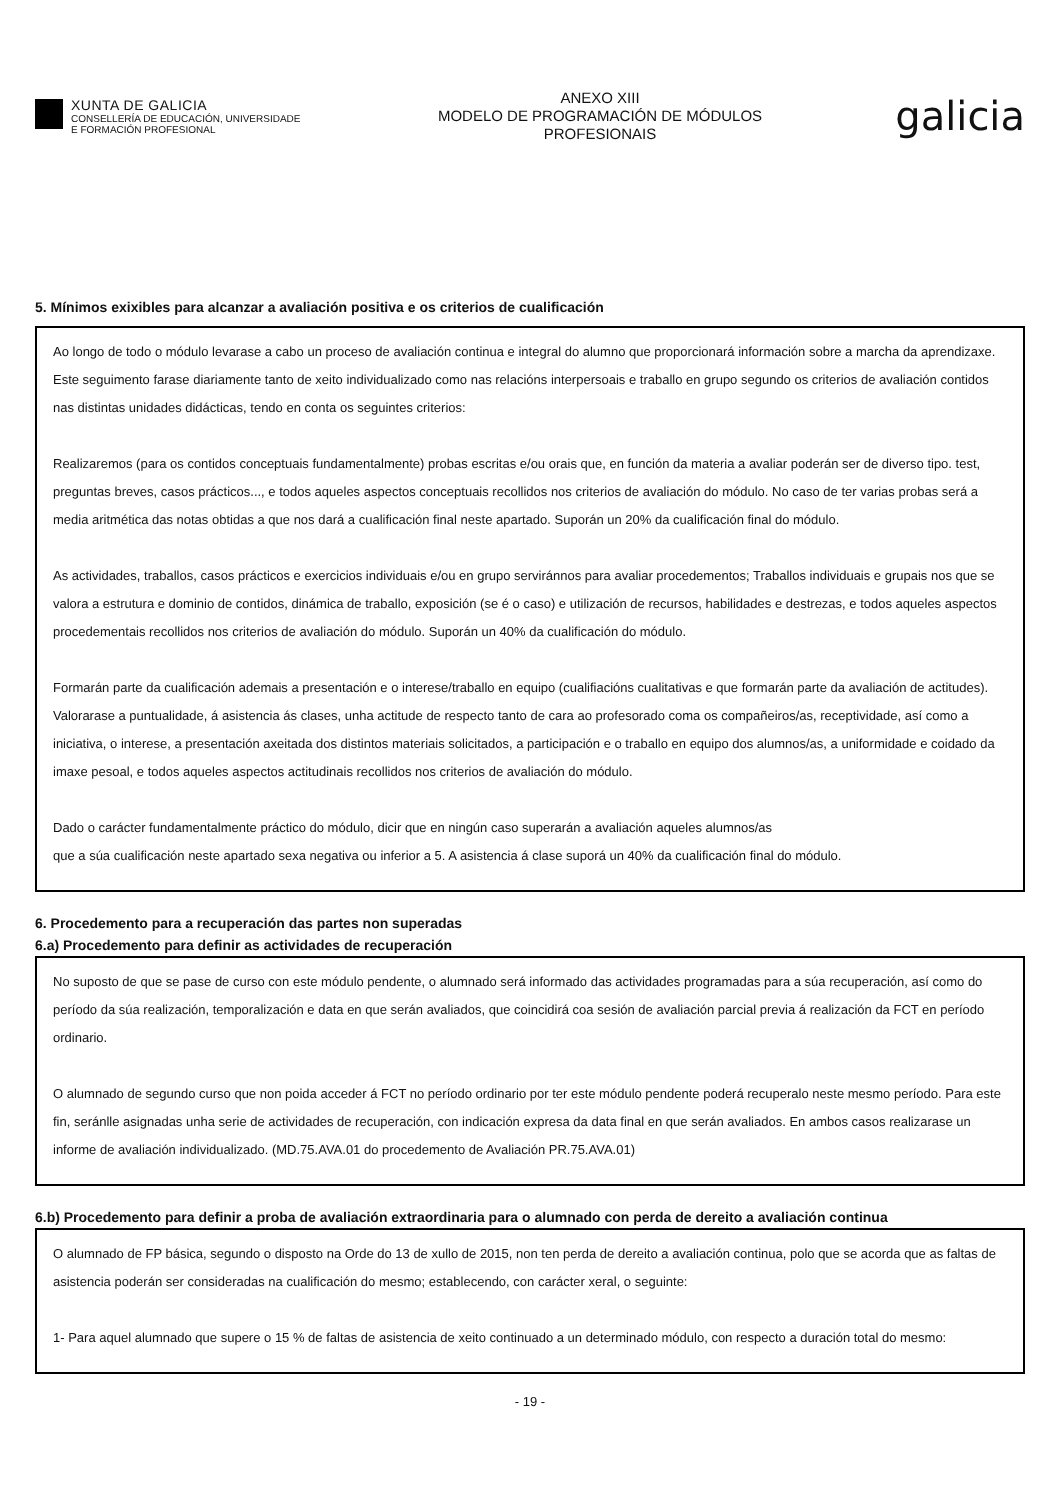XUNTA DE GALICIA
CONSELLERÍA DE EDUCACIÓN, UNIVERSIDADE
E FORMACIÓN PROFESIONAL
ANEXO XIII
MODELO DE PROGRAMACIÓN DE MÓDULOS
PROFESIONAIS
galicia
5. Mínimos exixibles para alcanzar a avaliación positiva e os criterios de cualificación
Ao longo de todo o módulo levarase a cabo un proceso de avaliación continua e integral do alumno que proporcionará información sobre a marcha da aprendizaxe. Este seguimento farase diariamente tanto de xeito individualizado como nas relacións interpersoais e traballo en grupo segundo os criterios de avaliación contidos nas distintas unidades didácticas, tendo en conta os seguintes criterios:
Realizaremos (para os contidos conceptuais fundamentalmente) probas escritas e/ou orais que, en función da materia a avaliar poderán ser de diverso tipo. test, preguntas breves, casos prácticos..., e todos aqueles aspectos conceptuais recollidos nos criterios de avaliación do módulo. No caso de ter varias probas será a media aritmética das notas obtidas a que nos dará a cualificación final neste apartado. Suporán un 20% da cualificación final do módulo.
As actividades, traballos, casos prácticos e exercicios individuais e/ou en grupo serviránnos para avaliar procedementos; Traballos individuais e grupais nos que se valora a estrutura e dominio de contidos, dinámica de traballo, exposición (se é o caso) e utilización de recursos, habilidades e destrezas, e todos aqueles aspectos procedementais recollidos nos criterios de avaliación do módulo. Suporán un 40% da cualificación do módulo.
Formarán parte da cualificación ademais a presentación e o interese/traballo en equipo (cualifiacións cualitativas e que formarán parte da avaliación de actitudes). Valorarase a puntualidade, á asistencia ás clases, unha actitude de respecto tanto de cara ao profesorado coma os compañeiros/as, receptividade, así como a iniciativa, o interese, a presentación axeitada dos distintos materiais solicitados, a participación e o traballo en equipo dos alumnos/as, a uniformidade e coidado da imaxe pesoal, e todos aqueles aspectos actitudinais recollidos nos criterios de avaliación do módulo.
Dado o carácter fundamentalmente práctico do módulo, dicir que en ningún caso superarán a avaliación aqueles alumnos/as
que a súa cualificación neste apartado sexa negativa ou inferior a 5. A asistencia á clase suporá un 40% da cualificación final do módulo.
6. Procedemento para a recuperación das partes non superadas
6.a) Procedemento para definir as actividades de recuperación
No suposto de que se pase de curso con este módulo pendente, o alumnado será informado das actividades programadas para a súa recuperación, así como do período da súa realización, temporalización e data en que serán avaliados, que coincidirá coa sesión de avaliación parcial previa á realización da FCT en período ordinario.
O alumnado de segundo curso que non poida acceder á FCT no período ordinario por ter este módulo pendente poderá recuperalo neste mesmo período. Para este fin, seránlle asignadas unha serie de actividades de recuperación, con indicación expresa da data final en que serán avaliados. En ambos casos realizarase un informe de avaliación individualizado. (MD.75.AVA.01 do procedemento de Avaliación PR.75.AVA.01)
6.b) Procedemento para definir a proba de avaliación extraordinaria para o alumnado con perda de dereito a avaliación continua
O alumnado de FP básica, segundo o disposto na Orde do 13 de xullo de 2015, non ten perda de dereito a avaliación continua, polo que se acorda que as faltas de asistencia poderán ser consideradas na cualificación do mesmo; establecendo, con carácter xeral, o seguinte:
1- Para aquel alumnado que supere o 15 % de faltas de asistencia de xeito continuado a un determinado módulo, con respecto a duración total do mesmo:
- 19 -